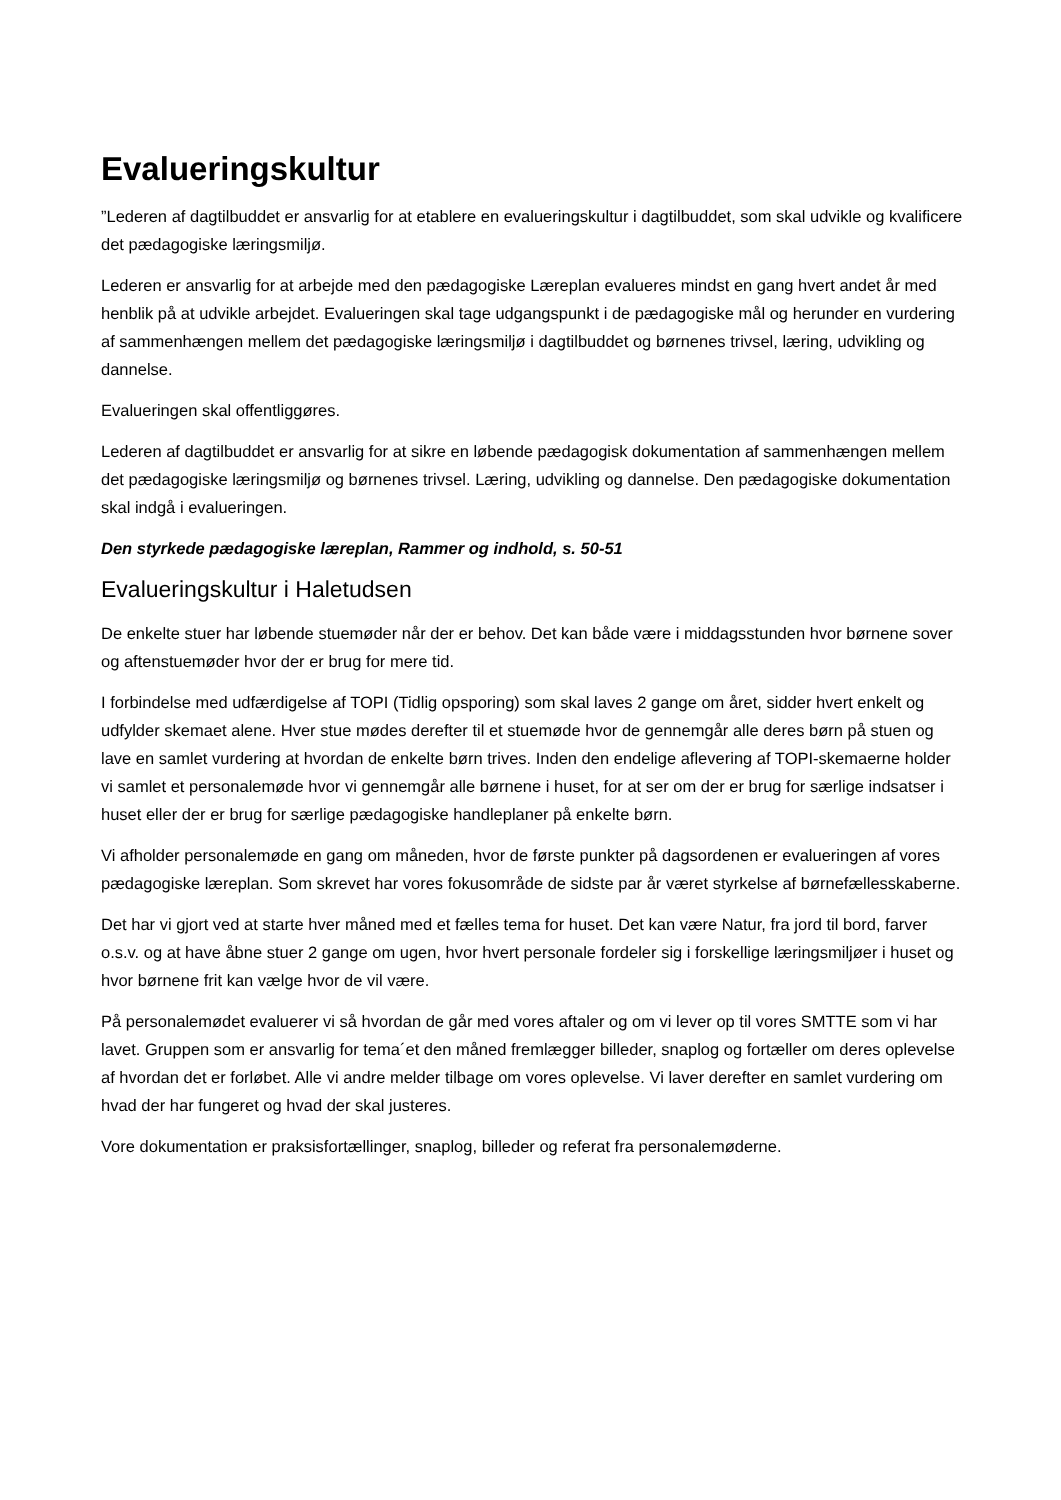Evalueringskultur
”Lederen af dagtilbuddet er ansvarlig for at etablere en evalueringskultur i dagtilbuddet, som skal udvikle og kvalificere det pædagogiske læringsmiljø.
Lederen er ansvarlig for at arbejde med den pædagogiske Læreplan evalueres mindst en gang hvert andet år med henblik på at udvikle arbejdet. Evalueringen skal tage udgangspunkt i de pædagogiske mål og herunder en vurdering af sammenhængen mellem det pædagogiske læringsmiljø i dagtilbuddet og børnenes trivsel, læring, udvikling og dannelse.
Evalueringen skal offentliggøres.
Lederen af dagtilbuddet er ansvarlig for at sikre en løbende pædagogisk dokumentation af sammenhængen mellem det pædagogiske læringsmiljø og børnenes trivsel. Læring, udvikling og dannelse. Den pædagogiske dokumentation skal indgå i evalueringen.
Den styrkede pædagogiske læreplan, Rammer og indhold, s. 50-51
Evalueringskultur i Haletudsen
De enkelte stuer har løbende stuemøder når der er behov. Det kan både være i middagsstunden hvor børnene sover og aftenstuemøder hvor der er brug for mere tid.
I forbindelse med udfærdigelse af TOPI (Tidlig opsporing) som skal laves 2 gange om året, sidder hvert enkelt og udfylder skemaet alene. Hver stue mødes derefter til et stuemøde hvor de gennemgår alle deres børn på stuen og lave en samlet vurdering at hvordan de enkelte børn trives. Inden den endelige aflevering af TOPI-skemaerne holder vi samlet et personalemøde hvor vi gennemgår alle børnene i huset, for at ser om der er brug for særlige indsatser i huset eller der er brug for særlige pædagogiske handleplaner på enkelte børn.
Vi afholder personalemøde en gang om måneden, hvor de første punkter på dagsordenen er evalueringen af vores pædagogiske læreplan. Som skrevet har vores fokusområde de sidste par år været styrkelse af børnefællesskaberne.
Det har vi gjort ved at starte hver måned med et fælles tema for huset. Det kan være Natur, fra jord til bord, farver o.s.v. og at have åbne stuer 2 gange om ugen, hvor hvert personale fordeler sig i forskellige læringsmiljøer i huset og hvor børnene frit kan vælge hvor de vil være.
På personalemødet evaluerer vi så hvordan de går med vores aftaler og om vi lever op til vores SMTTE som vi har lavet. Gruppen som er ansvarlig for tema´et den måned fremlægger billeder, snaplog og fortæller om deres oplevelse af hvordan det er forløbet. Alle vi andre melder tilbage om vores oplevelse. Vi laver derefter en samlet vurdering om hvad der har fungeret og hvad der skal justeres.
Vore dokumentation er praksisfortællinger, snaplog, billeder og referat fra personalemøderne.